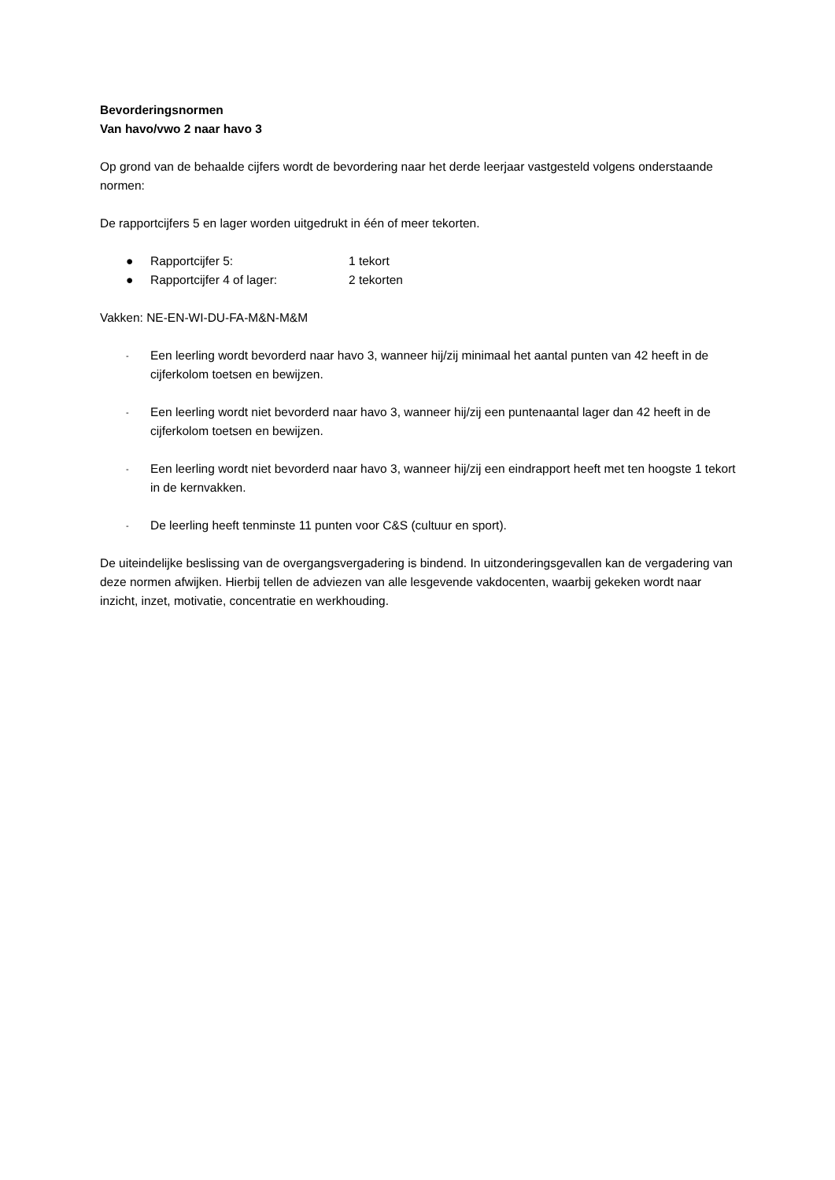Bevorderingsnormen
Van havo/vwo 2 naar havo 3
Op grond van de behaalde cijfers wordt de bevordering naar het derde leerjaar vastgesteld volgens onderstaande normen:
De rapportcijfers 5 en lager worden uitgedrukt in één of meer tekorten.
● Rapportcijfer 5: 1 tekort
● Rapportcijfer 4 of lager: 2 tekorten
Vakken: NE-EN-WI-DU-FA-M&N-M&M
- Een leerling wordt bevorderd naar havo 3, wanneer hij/zij minimaal het aantal punten van 42 heeft in de cijferkolom toetsen en bewijzen.
- Een leerling wordt niet bevorderd naar havo 3, wanneer hij/zij een puntenaantal lager dan 42 heeft in de cijferkolom toetsen en bewijzen.
- Een leerling wordt niet bevorderd naar havo 3, wanneer hij/zij een eindrapport heeft met ten hoogste 1 tekort in de kernvakken.
- De leerling heeft tenminste 11 punten voor C&S (cultuur en sport).
De uiteindelijke beslissing van de overgangsvergadering is bindend. In uitzonderingsgevallen kan de vergadering van deze normen afwijken. Hierbij tellen de adviezen van alle lesgevende vakdocenten, waarbij gekeken wordt naar inzicht, inzet, motivatie, concentratie en werkhouding.